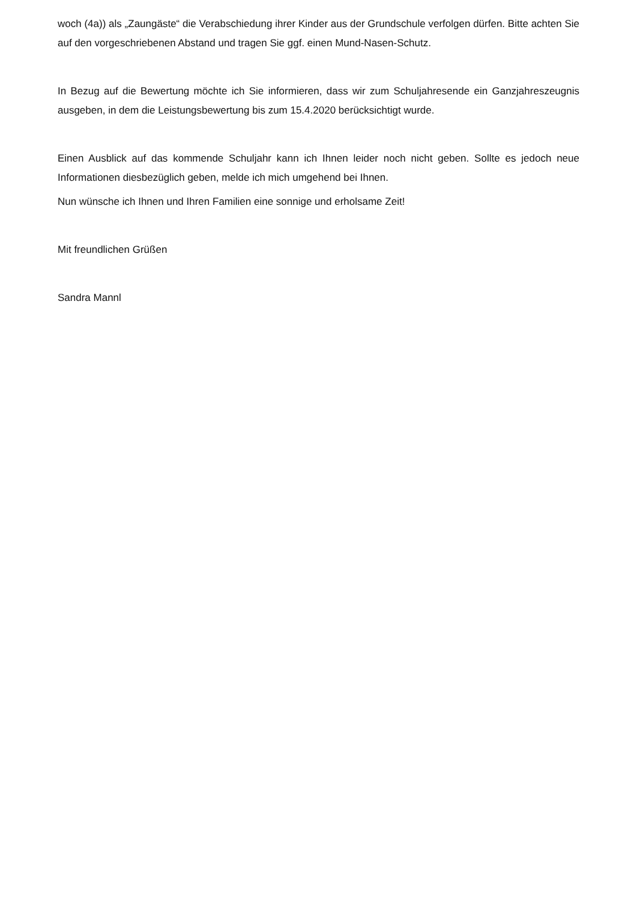woch (4a)) als „Zaungäste“ die Verabschiedung ihrer Kinder aus der Grundschule verfolgen dürfen. Bitte achten Sie auf den vorgeschriebenen Abstand und tragen Sie ggf. einen Mund-Nasen-Schutz.
In Bezug auf die Bewertung möchte ich Sie informieren, dass wir zum Schuljahresende ein Ganzjahreszeugnis ausgeben, in dem die Leistungsbewertung bis zum 15.4.2020 berücksichtigt wurde.
Einen Ausblick auf das kommende Schuljahr kann ich Ihnen leider noch nicht geben. Sollte es jedoch neue Informationen diesbezüglich geben, melde ich mich umgehend bei Ihnen.
Nun wünsche ich Ihnen und Ihren Familien eine sonnige und erholsame Zeit!
Mit freundlichen Grüßen
Sandra Mannl